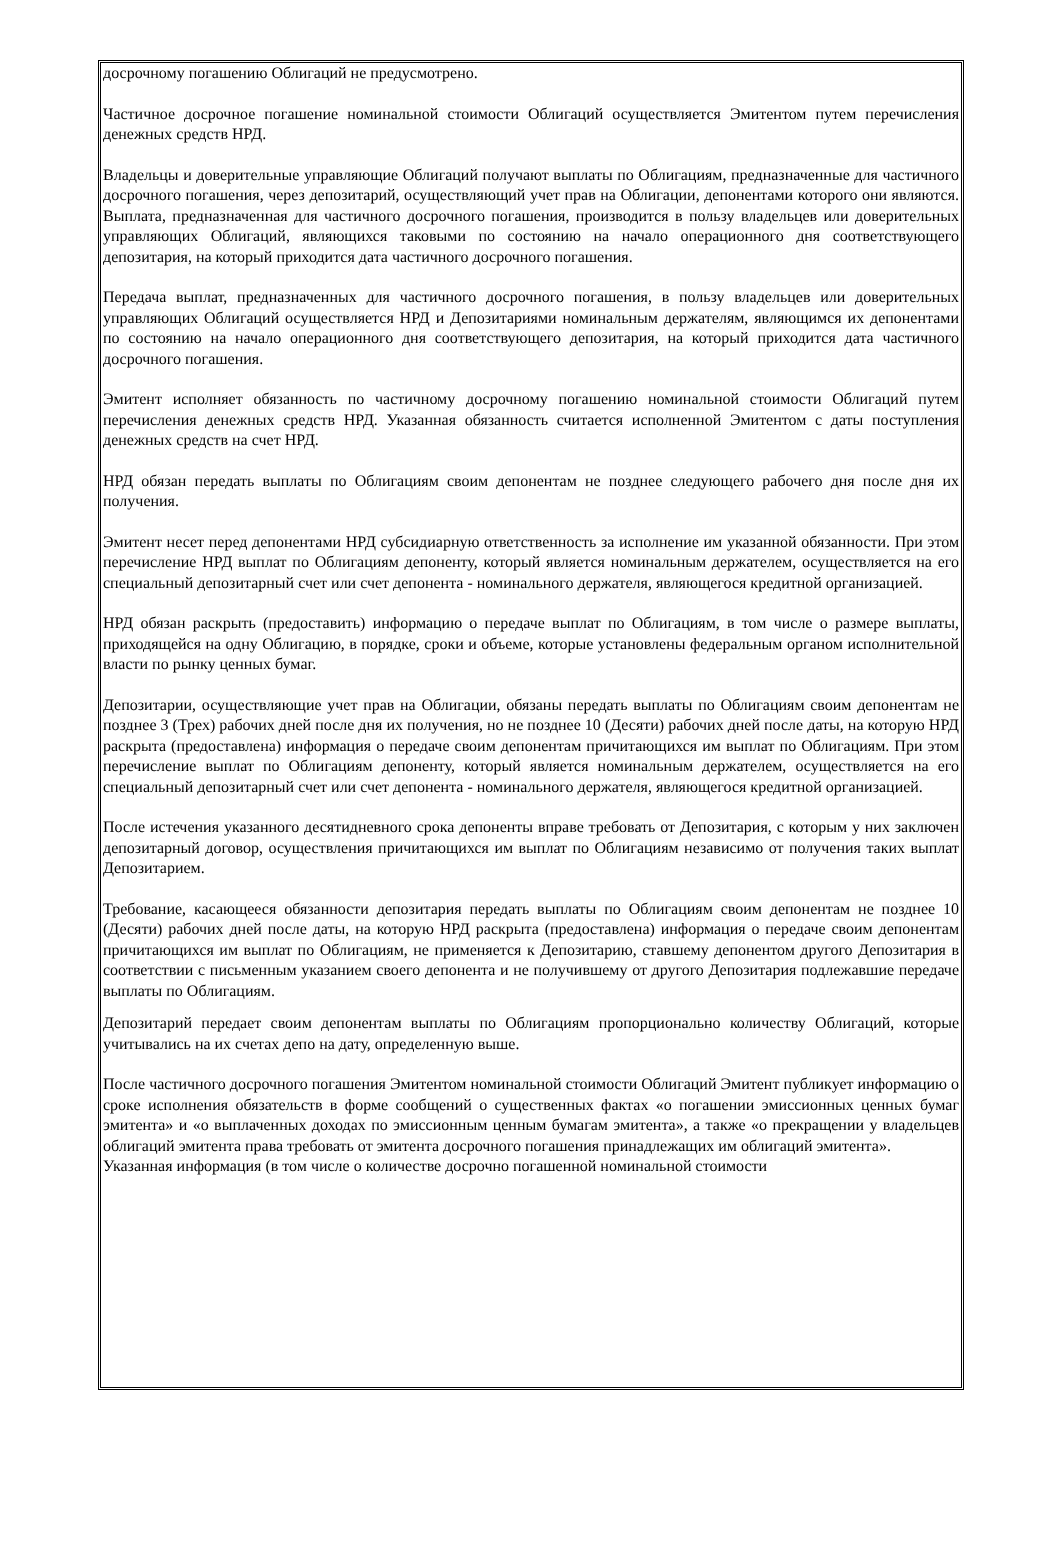досрочному погашению Облигаций не предусмотрено.
Частичное досрочное погашение номинальной стоимости Облигаций осуществляется Эмитентом путем перечисления денежных средств НРД.
Владельцы и доверительные управляющие Облигаций получают выплаты по Облигациям, предназначенные для частичного досрочного погашения, через депозитарий, осуществляющий учет прав на Облигации, депонентами которого они являются. Выплата, предназначенная для частичного досрочного погашения, производится в пользу владельцев или доверительных управляющих Облигаций, являющихся таковыми по состоянию на начало операционного дня соответствующего депозитария, на который приходится дата частичного досрочного погашения.
Передача выплат, предназначенных для частичного досрочного погашения, в пользу владельцев или доверительных управляющих Облигаций осуществляется НРД и Депозитариями номинальным держателям, являющимся их депонентами по состоянию на начало операционного дня соответствующего депозитария, на который приходится дата частичного досрочного погашения.
Эмитент исполняет обязанность по частичному досрочному погашению номинальной стоимости Облигаций путем перечисления денежных средств НРД. Указанная обязанность считается исполненной Эмитентом с даты поступления денежных средств на счет НРД.
НРД обязан передать выплаты по Облигациям своим депонентам не позднее следующего рабочего дня после дня их получения.
Эмитент несет перед депонентами НРД субсидиарную ответственность за исполнение им указанной обязанности. При этом перечисление НРД выплат по Облигациям депоненту, который является номинальным держателем, осуществляется на его специальный депозитарный счет или счет депонента - номинального держателя, являющегося кредитной организацией.
НРД обязан раскрыть (предоставить) информацию о передаче выплат по Облигациям, в том числе о размере выплаты, приходящейся на одну Облигацию, в порядке, сроки и объеме, которые установлены федеральным органом исполнительной власти по рынку ценных бумаг.
Депозитарии, осуществляющие учет прав на Облигации, обязаны передать выплаты по Облигациям своим депонентам не позднее 3 (Трех) рабочих дней после дня их получения, но не позднее 10 (Десяти) рабочих дней после даты, на которую НРД раскрыта (предоставлена) информация о передаче своим депонентам причитающихся им выплат по Облигациям. При этом перечисление выплат по Облигациям депоненту, который является номинальным держателем, осуществляется на его специальный депозитарный счет или счет депонента - номинального держателя, являющегося кредитной организацией.
После истечения указанного десятидневного срока депоненты вправе требовать от Депозитария, с которым у них заключен депозитарный договор, осуществления причитающихся им выплат по Облигациям независимо от получения таких выплат Депозитарием.
Требование, касающееся обязанности депозитария передать выплаты по Облигациям своим депонентам не позднее 10 (Десяти) рабочих дней после даты, на которую НРД раскрыта (предоставлена) информация о передаче своим депонентам причитающихся им выплат по Облигациям, не применяется к Депозитарию, ставшему депонентом другого Депозитария в соответствии с письменным указанием своего депонента и не получившему от другого Депозитария подлежавшие передаче выплаты по Облигациям.
Депозитарий передает своим депонентам выплаты по Облигациям пропорционально количеству Облигаций, которые учитывались на их счетах депо на дату, определенную выше.
После частичного досрочного погашения Эмитентом номинальной стоимости Облигаций Эмитент публикует информацию о сроке исполнения обязательств в форме сообщений о существенных фактах «о погашении эмиссионных ценных бумаг эмитента» и «о выплаченных доходах по эмиссионным ценным бумагам эмитента», а также «о прекращении у владельцев облигаций эмитента права требовать от эмитента досрочного погашения принадлежащих им облигаций эмитента».
Указанная информация (в том числе о количестве досрочно погашенной номинальной стоимости